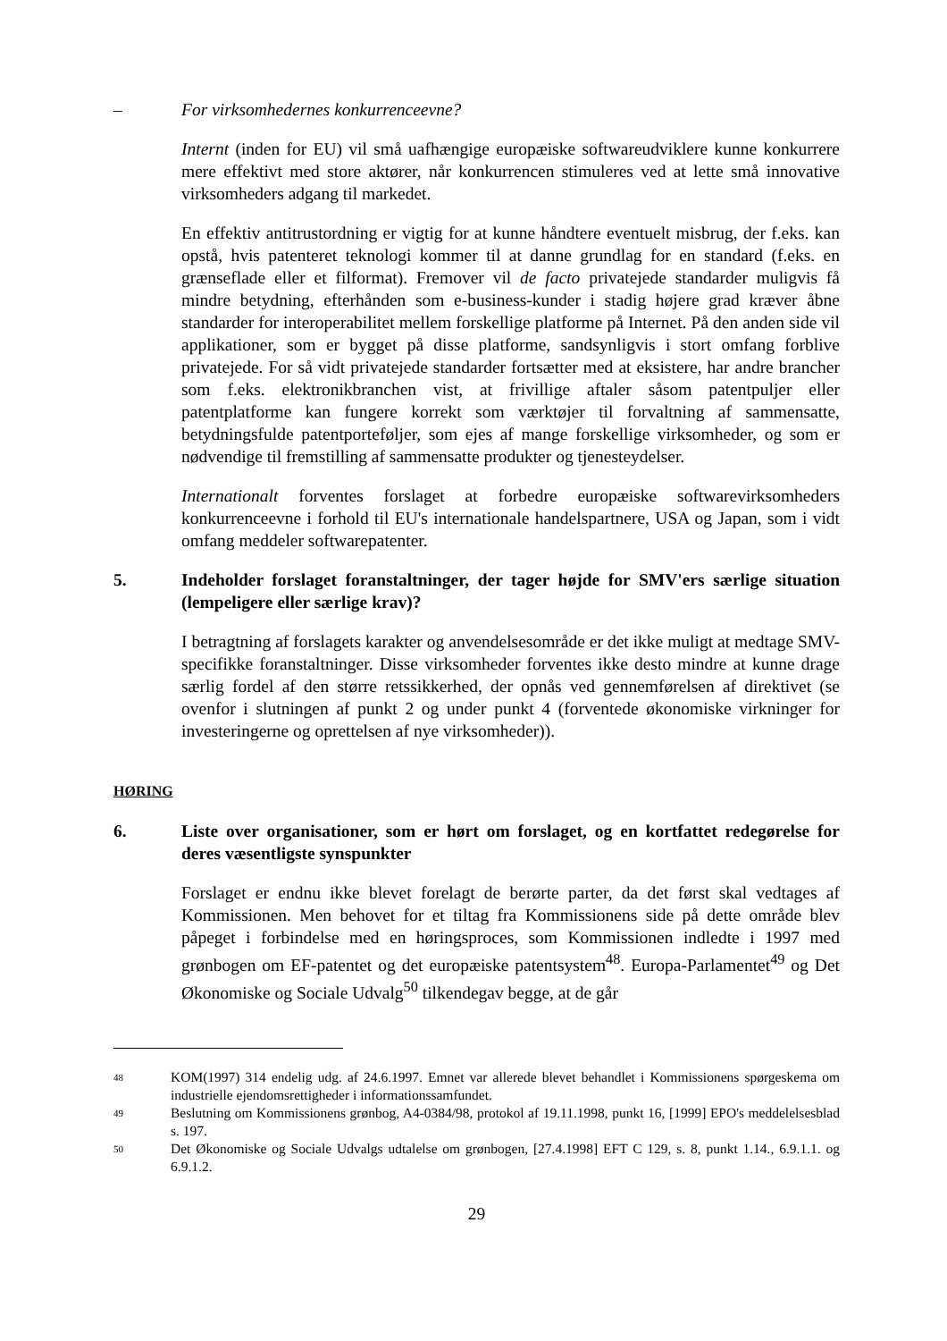– For virksomhedernes konkurrenceevne?
Internt (inden for EU) vil små uafhængige europæiske softwareudviklere kunne konkurrere mere effektivt med store aktører, når konkurrencen stimuleres ved at lette små innovative virksomheders adgang til markedet.
En effektiv antitrustordning er vigtig for at kunne håndtere eventuelt misbrug, der f.eks. kan opstå, hvis patenteret teknologi kommer til at danne grundlag for en standard (f.eks. en grænseflade eller et filformat). Fremover vil de facto privatejede standarder muligvis få mindre betydning, efterhånden som e-business-kunder i stadig højere grad kræver åbne standarder for interoperabilitet mellem forskellige platforme på Internet. På den anden side vil applikationer, som er bygget på disse platforme, sandsynligvis i stort omfang forblive privatejede. For så vidt privatejede standarder fortsætter med at eksistere, har andre brancher som f.eks. elektronikbranchen vist, at frivillige aftaler såsom patentpuljer eller patentplatforme kan fungere korrekt som værktøjer til forvaltning af sammensatte, betydningsfulde patentporteføljer, som ejes af mange forskellige virksomheder, og som er nødvendige til fremstilling af sammensatte produkter og tjenesteydelser.
Internationalt forventes forslaget at forbedre europæiske softwarevirksomheders konkurrenceevne i forhold til EU's internationale handelspartnere, USA og Japan, som i vidt omfang meddeler softwarepatenter.
5. Indeholder forslaget foranstaltninger, der tager højde for SMV'ers særlige situation (lempeligere eller særlige krav)?
I betragtning af forslagets karakter og anvendelsesområde er det ikke muligt at medtage SMV-specifikke foranstaltninger. Disse virksomheder forventes ikke desto mindre at kunne drage særlig fordel af den større retssikkerhed, der opnås ved gennemførelsen af direktivet (se ovenfor i slutningen af punkt 2 og under punkt 4 (forventede økonomiske virkninger for investeringerne og oprettelsen af nye virksomheder)).
HØRING
6. Liste over organisationer, som er hørt om forslaget, og en kortfattet redegørelse for deres væsentligste synspunkter
Forslaget er endnu ikke blevet forelagt de berørte parter, da det først skal vedtages af Kommissionen. Men behovet for et tiltag fra Kommissionens side på dette område blev påpeget i forbindelse med en høringsproces, som Kommissionen indledte i 1997 med grønbogen om EF-patentet og det europæiske patentsystem<sup>48</sup>. Europa-Parlamentet<sup>49</sup> og Det Økonomiske og Sociale Udvalg<sup>50</sup> tilkendegav begge, at de går
48
KOM(1997) 314 endelig udg. af 24.6.1997. Emnet var allerede blevet behandlet i Kommissionens spørgeskema om industrielle ejendomsrettigheder i informationssamfundet.
49
Beslutning om Kommissionens grønbog, A4-0384/98, protokol af 19.11.1998, punkt 16, [1999] EPO's meddelelsesblad s. 197.
50
Det Økonomiske og Sociale Udvalgs udtalelse om grønbogen, [27.4.1998] EFT C 129, s. 8, punkt 1.14., 6.9.1.1. og 6.9.1.2.
29